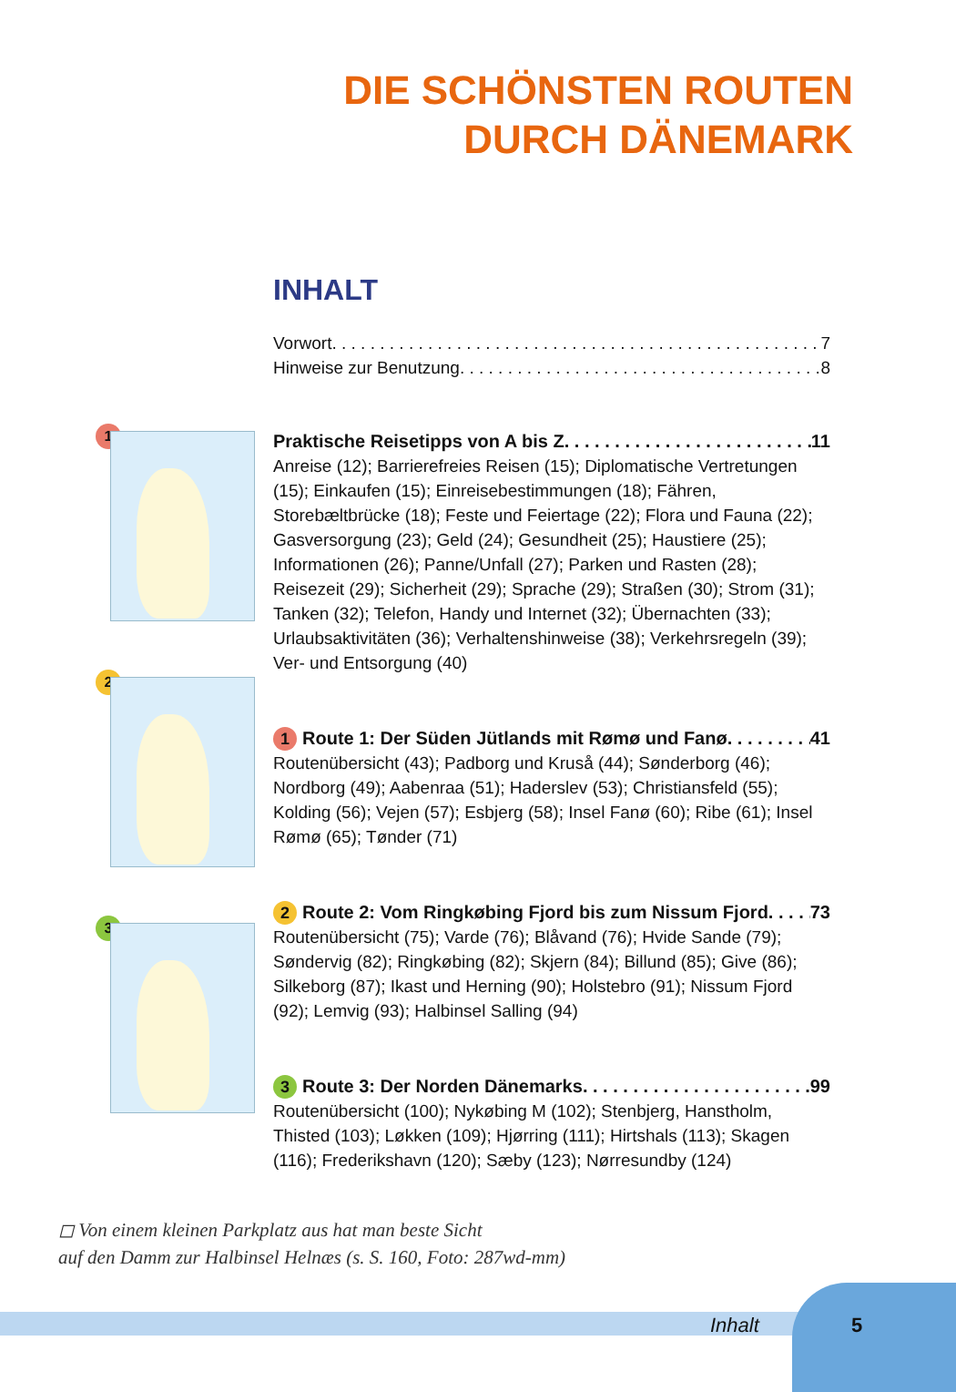DIE SCHÖNSTEN ROUTEN
DURCH DÄNEMARK
INHALT
1
2
3
Vorwort 7
Hinweise zur Benutzung 8
Praktische Reisetipps von A bis Z 11
Anreise (12); Barrierefreies Reisen (15); Diplomatische Vertretungen (15); Einkaufen (15); Einreisebestimmungen (18); Fähren, Storebæltbrücke (18); Feste und Feiertage (22); Flora und Fauna (22); Gasversorgung (23); Geld (24); Gesundheit (25); Haustiere (25); Informationen (26); Panne/Unfall (27); Parken und Rasten (28); Reisezeit (29); Sicherheit (29); Sprache (29); Straßen (30); Strom (31); Tanken (32); Telefon, Handy und Internet (32); Übernachten (33); Urlaubsaktivitäten (36); Verhaltenshinweise (38); Verkehrsregeln (39); Ver- und Entsorgung (40)
1 Route 1: Der Süden Jütlands mit Rømø und Fanø 41
Routenübersicht (43); Padborg und Kruså (44); Sønderborg (46); Nordborg (49); Aabenraa (51); Haderslev (53); Christiansfeld (55); Kolding (56); Vejen (57); Esbjerg (58); Insel Fanø (60); Ribe (61); Insel Rømø (65); Tønder (71)
2 Route 2: Vom Ringkøbing Fjord bis zum Nissum Fjord 73
Routenübersicht (75); Varde (76); Blåvand (76); Hvide Sande (79); Søndervig (82); Ringkøbing (82); Skjern (84); Billund (85); Give (86); Silkeborg (87); Ikast und Herning (90); Holstebro (91); Nissum Fjord (92); Lemvig (93); Halbinsel Salling (94)
3 Route 3: Der Norden Dänemarks 99
Routenübersicht (100); Nykøbing M (102); Stenbjerg, Hanstholm, Thisted (103); Løkken (109); Hjørring (111); Hirtshals (113); Skagen (116); Frederikshavn (120); Sæby (123); Nørresundby (124)
◻ Von einem kleinen Parkplatz aus hat man beste Sicht
auf den Damm zur Halbinsel Helnæs (s. S. 160, Foto: 287wd-mm)
Inhalt 5